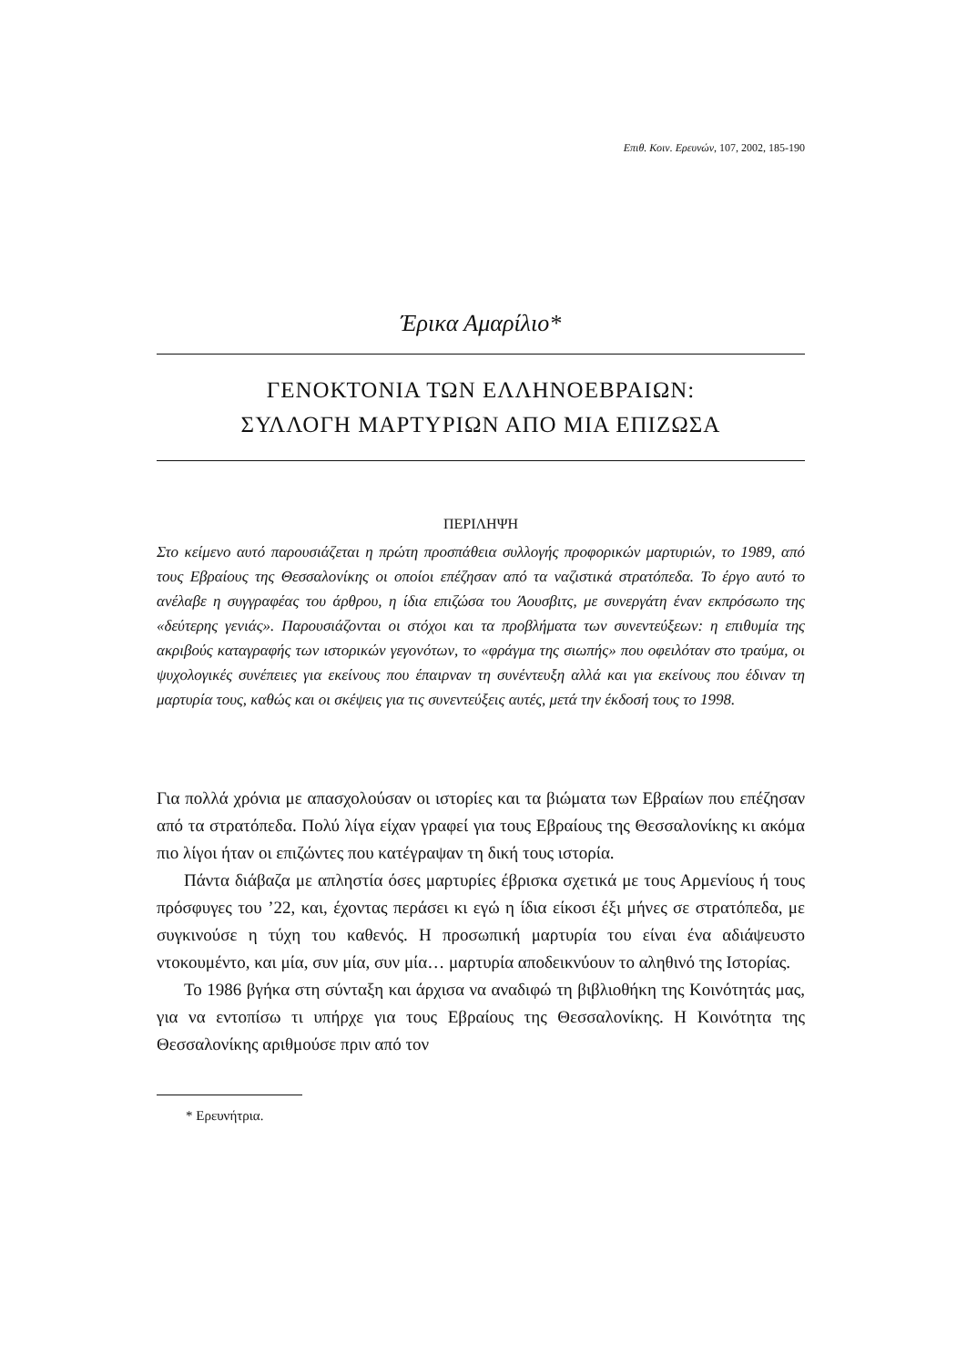Επιθ. Κοιν. Ερευνών, 107, 2002, 185-190
Έρικα Αμαρίλιο*
ΓΕΝΟΚΤΟΝΙΑ ΤΩΝ ΕΛΛΗΝΟΕΒΡΑΙΩΝ:
ΣΥΛΛΟΓΗ ΜΑΡΤΥΡΙΩΝ ΑΠΟ ΜΙΑ ΕΠΙΖΩΣΑ
ΠΕΡΙΛΗΨΗ
Στο κείμενο αυτό παρουσιάζεται η πρώτη προσπάθεια συλλογής προφορικών μαρτυριών, το 1989, από τους Εβραίους της Θεσσαλονίκης οι οποίοι επέζησαν από τα ναζιστικά στρατόπεδα. Το έργο αυτό το ανέλαβε η συγγραφέας του άρθρου, η ίδια επιζώσα του Άουσβιτς, με συνεργάτη έναν εκπρόσωπο της «δεύτερης γενιάς». Παρουσιάζονται οι στόχοι και τα προβλήματα των συνεντεύξεων: η επιθυμία της ακριβούς καταγραφής των ιστορικών γεγονότων, το «φράγμα της σιωπής» που οφειλόταν στο τραύμα, οι ψυχολογικές συνέπειες για εκείνους που έπαιρναν τη συνέντευξη αλλά και για εκείνους που έδιναν τη μαρτυρία τους, καθώς και οι σκέψεις για τις συνεντεύξεις αυτές, μετά την έκδοσή τους το 1998.
Για πολλά χρόνια με απασχολούσαν οι ιστορίες και τα βιώματα των Εβραίων που επέζησαν από τα στρατόπεδα. Πολύ λίγα είχαν γραφεί για τους Εβραίους της Θεσσαλονίκης κι ακόμα πιο λίγοι ήταν οι επιζώντες που κατέγραψαν τη δική τους ιστορία.
Πάντα διάβαζα με απληστία όσες μαρτυρίες έβρισκα σχετικά με τους Αρμενίους ή τους πρόσφυγες του ’22, και, έχοντας περάσει κι εγώ η ίδια είκοσι έξι μήνες σε στρατόπεδα, με συγκινούσε η τύχη του καθενός. Η προσωπική μαρτυρία του είναι ένα αδιάψευστο ντοκουμέντο, και μία, συν μία, συν μία… μαρτυρία αποδεικνύουν το αληθινό της Ιστορίας.
Το 1986 βγήκα στη σύνταξη και άρχισα να αναδιφώ τη βιβλιοθήκη της Κοινότητάς μας, για να εντοπίσω τι υπήρχε για τους Εβραίους της Θεσσαλονίκης. Η Κοινότητα της Θεσσαλονίκης αριθμούσε πριν από τον
* Ερευνήτρια.